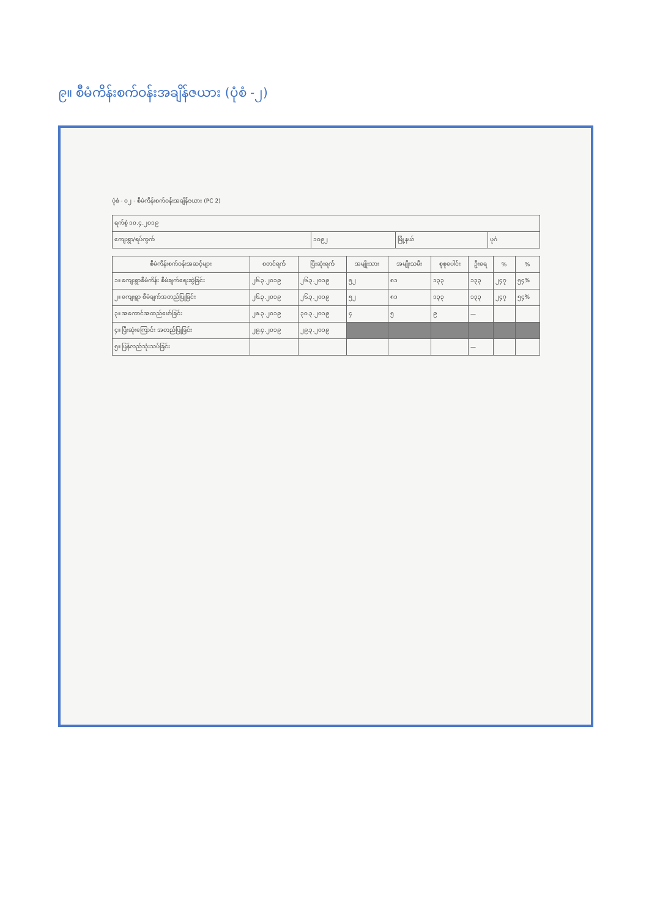၉။ စီမံကိန်းစက်ဝန်းအချိန်ဇယား (ပုံစံ -၂)
ပုံစံ - ၀၂ - စီမံကိန်းစက်ဝန်းအချိန်ဇယား (PC 2)
| ရက်စွဲ ၁၀.၄.၂၀၁၉ | | | |
| ကျေးရွာ/ရပ်ကွက် | ၁၀၉၂ | မြို့နယ် | ပုဂံ |
| စီမံကိန်းစက်ဝန်းအဆင့်များ | စတင်ရက် | ပြီးဆုံးရက် | အမျိုးသား | အမျိုးသမီး | စုစုပေါင်း | ဦးရေ | % | % |
| --- | --- | --- | --- | --- | --- | --- | --- | --- |
| ၁။ ကျေးရွာစီမံကိန်း စီမံချက်ရေးဆွဲခြင်း | ၂၆.၃.၂၀၁၉ | ၂၆.၃.၂၀၁၉ | ၅၂ | ၈၁ | ၁၃၃ | ၁၃၃ | ၂၄၇ | ၅၄% |
| ၂။ ကျေးရွာ စီမံချက်အတည်ပြုခြင်း | ၂၆.၃.၂၀၁၉ | ၂၆.၃.၂၀၁၉ | ၅၂ | ၈၁ | ၁၃၃ | ၁၃၃ | ၂၄၇ | ၅၄% |
| ၃။ အကောင်အထည်ဖော်ခြင်း | ၂၈.၃.၂၀၁၉ | ၃၀.၃.၂၀၁၉ | ၄ | ၅ | ၉ | — | | |
| ၄။ ပြီးဆုံးကြောင်း အတည်ပြုခြင်း | ၂၉.၄.၂၀၁၉ | ၂၉.၃.၂၀၁၉ | | | | | | |
| ၅။ ပြန်လည်သုံးသပ်ခြင်း | | | | | | — | | |